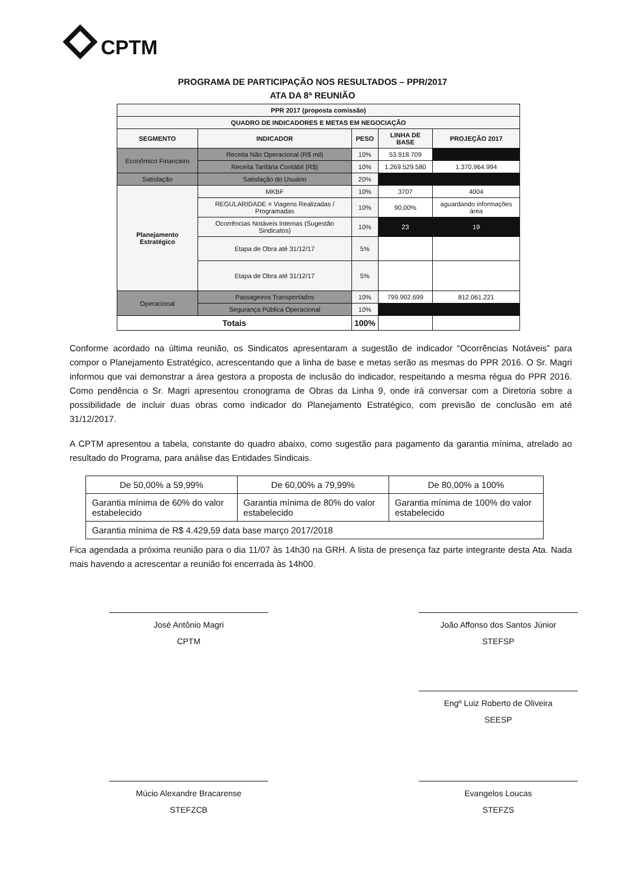CPTM
PROGRAMA DE PARTICIPAÇÃO NOS RESULTADOS – PPR/2017
ATA DA 8ª REUNIÃO
| PPR 2017 (proposta comissão) | | | | |
| --- | --- | --- | --- | --- |
| QUADRO DE INDICADORES E METAS EM NEGOCIAÇÃO | | | | |
| SEGMENTO | INDICADOR | PESO | LINHA DE BASE | PROJEÇÃO 2017 |
| Econômico Financeiro | Receita Não Operacional (R$ mil) | 10% | 53.918.709 | |
| | Receita Tarifária Contábil (R$) | 10% | 1.269.529.580 | 1.370.964.994 |
| Satisfação | Satisfação do Usuário | 20% | | |
| Planejamento Estratégico | MKBF | 10% | 3707 | 4004 |
| | REGULARIDADE = Viagens Realizadas / Programadas | 10% | 90,00% | aguardando informações área |
| | Ocorrências Notáveis Internas (Sugestão Sindicatos) | 10% | 23 | 19 |
| | Etapa de Obra até 31/12/17 | 5% | | |
| | Etapa de Obra até 31/12/17 | 5% | | |
| Operacional | Passageiros Transportados | 10% | 799.902.699 | 812.061.221 |
| | Segurança Pública Operacional | 10% | | |
| Totais | | 100% | | |
Conforme acordado na última reunião, os Sindicatos apresentaram a sugestão de indicador “Ocorrências Notáveis” para compor o Planejamento Estratégico, acrescentando que a linha de base e metas serão as mesmas do PPR 2016. O Sr. Magri informou que vai demonstrar a área gestora a proposta de inclusão do indicador, respeitando a mesma régua do PPR 2016. Como pendência o Sr. Magri apresentou cronograma de Obras da Linha 9, onde irá conversar com a Diretoria sobre a possibilidade de incluir duas obras como indicador do Planejamento Estratégico, com previsão de conclusão em até 31/12/2017.
A CPTM apresentou a tabela, constante do quadro abaixo, como sugestão para pagamento da garantia mínima, atrelado ao resultado do Programa, para análise das Entidades Sindicais.
| De 50,00% a 59,99% | De 60,00% a 79,99% | De 80,00% a 100% |
| Garantia mínima de 60% do valor estabelecido | Garantia mínima de 80% do valor estabelecido | Garantia mínima de 100% do valor estabelecido |
| Garantia mínima de R$ 4.429,59 data base março 2017/2018 | | |
Fica agendada a próxima reunião para o dia 11/07 às 14h30 na GRH. A lista de presença faz parte integrante desta Ata. Nada mais havendo a acrescentar a reunião foi encerrada às 14h00.
José Antônio Magri
CPTM
João Affonso dos Santos Júnior
STEFSP
Engº Luiz Roberto de Oliveira
SEESP
Múcio Alexandre Bracarense
STEFZCB
Evangelos Loucas
STEFZS